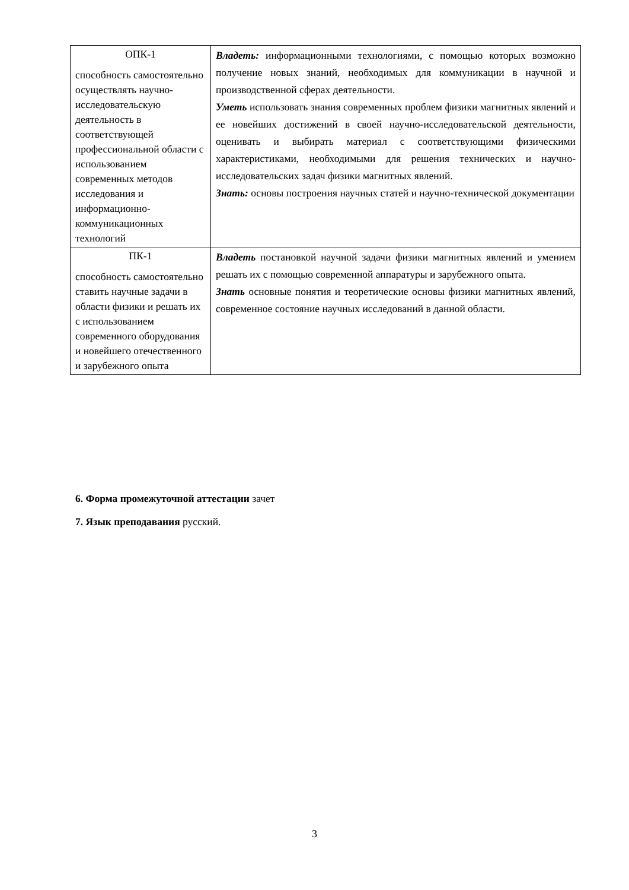| ОПК-1 способность самостоятельно осуществлять научно-исследовательскую деятельность в соответствующей профессиональной области с использованием современных методов исследования и информационно-коммуникационных технологий | Владеть: информационными технологиями, с помощью которых возможно получение новых знаний, необходимых для коммуникации в научной и производственной сферах деятельности. Уметь использовать знания современных проблем физики магнитных явлений и ее новейших достижений в своей научно-исследовательской деятельности, оценивать и выбирать материал с соответствующими физическими характеристиками, необходимыми для решения технических и научно-исследовательских задач физики магнитных явлений. Знать: основы построения научных статей и научно-технической документации |
| ПК-1 способность самостоятельно ставить научные задачи в области физики и решать их с использованием современного оборудования и новейшего отечественного и зарубежного опыта | Владеть постановкой научной задачи физики магнитных явлений и умением решать их с помощью современной аппаратуры и зарубежного опыта. Знать основные понятия и теоретические основы физики магнитных явлений, современное состояние научных исследований в данной области. |
6. Форма промежуточной аттестации зачет
7. Язык преподавания русский.
3